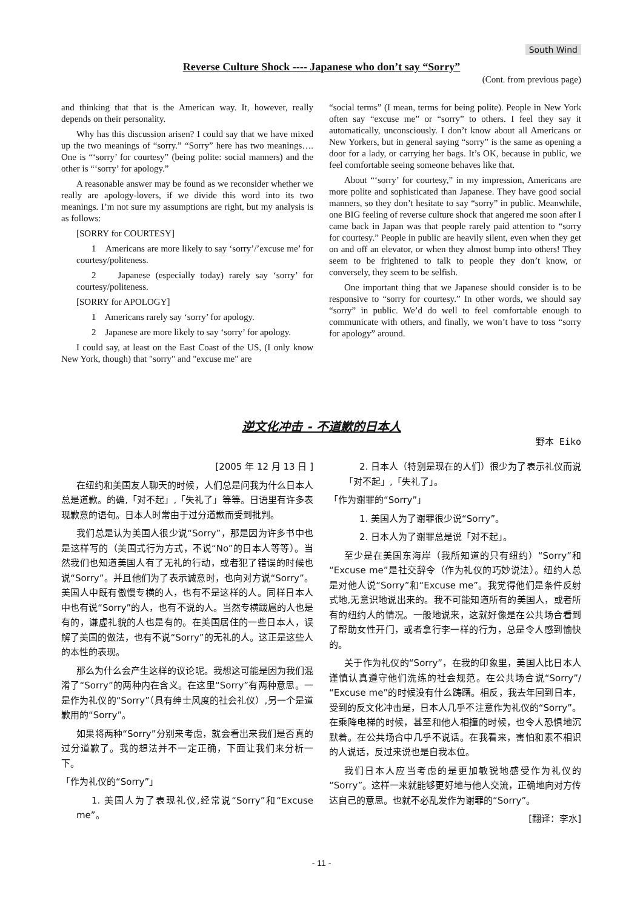South Wind
Reverse Culture Shock ---- Japanese who don’t say “Sorry”
(Cont. from previous page)
and thinking that that is the American way. It, however, really depends on their personality.
Why has this discussion arisen? I could say that we have mixed up the two meanings of “sorry.” “Sorry” here has two meanings…. One is “‘sorry’ for courtesy” (being polite: social manners) and the other is “‘sorry’ for apology.”
A reasonable answer may be found as we reconsider whether we really are apology-lovers, if we divide this word into its two meanings. I’m not sure my assumptions are right, but my analysis is as follows:
[SORRY for COURTESY]
1 Americans are more likely to say ‘sorry’/’excuse me’ for courtesy/politeness.
2 Japanese (especially today) rarely say ‘sorry’ for courtesy/politeness.
[SORRY for APOLOGY]
1 Americans rarely say ‘sorry’ for apology.
2 Japanese are more likely to say ‘sorry’ for apology.
I could say, at least on the East Coast of the US, (I only know New York, though) that "sorry" and "excuse me" are
“social terms” (I mean, terms for being polite). People in New York often say “excuse me” or “sorry” to others. I feel they say it automatically, unconsciously. I don’t know about all Americans or New Yorkers, but in general saying “sorry” is the same as opening a door for a lady, or carrying her bags. It’s OK, because in public, we feel comfortable seeing someone behaves like that.
About “‘sorry’ for courtesy,” in my impression, Americans are more polite and sophisticated than Japanese. They have good social manners, so they don’t hesitate to say “sorry” in public. Meanwhile, one BIG feeling of reverse culture shock that angered me soon after I came back in Japan was that people rarely paid attention to “sorry for courtesy.” People in public are heavily silent, even when they get on and off an elevator, or when they almost bump into others! They seem to be frightened to talk to people they don’t know, or conversely, they seem to be selfish.
One important thing that we Japanese should consider is to be responsive to “sorry for courtesy.” In other words, we should say “sorry” in public. We’d do well to feel comfortable enough to communicate with others, and finally, we won’t have to toss “sorry for apology” around.
逆文化冲击 - 不道歉的日本人
野本 Eiko
[2005 年 12 月 13 日 ]
在纽约和美国友人聊天的时候，人们总是问我为什么日本人总是道歉。的确,「对不起」,「失礼了」等等。日语里有许多表现歉意的语句。日本人时常由于过分道歉而受到批判。
我们总是认为美国人很少说“Sorry”，那是因为许多书中也是这样写的（美国式行为方式，不说“No”的日本人等等）。当然我们也知道美国人有了无礼的行动，或者犯了错误的时候也说“Sorry”。并且他们为了表示诚意时，也向对方说“Sorry”。美国人中既有傲慢专横的人，也有不是这样的人。同样日本人中也有说“Sorry”的人，也有不说的人。当然专横跋扈的人也是有的，谦虚礼貌的人也是有的。在美国居住的一些日本人，误解了美国的做法，也有不说“Sorry”的无礼的人。这正是这些人的本性的表现。
那么为什么会产生这样的议论呢。我想这可能是因为我们混淆了“Sorry”的两种内在含义。在这里“Sorry”有两种意思。一是作为礼仪的“Sorry”（具有绅士风度的社会礼仪）,另一个是道歉用的“Sorry”。
如果将两种“Sorry”分别来考虑，就会看出来我们是否真的过分道歉了。我的想法并不一定正确，下面让我们来分析一下。
「作为礼仪的“Sorry”」
1. 美国人为了表现礼仪,经常说“Sorry”和“Excuse me”。
2. 日本人（特别是现在的人们）很少为了表示礼仪而说「对不起」,「失礼了」。
「作为谢罪的“Sorry”」
1. 美国人为了谢罪很少说“Sorry”。
2. 日本人为了谢罪总是说「对不起」。
至少是在美国东海岸（我所知道的只有纽约）“Sorry”和“Excuse me”是社交辞令（作为礼仪的巧妙说法）。纽约人总是对他人说“Sorry”和“Excuse me”。我觉得他们是条件反射式地,无意识地说出来的。我不可能知道所有的美国人，或者所有的纽约人的情况。一般地说来，这就好像是在公共场合看到了帮助女性开门，或者拿行李一样的行为，总是令人感到愉快的。
关于作为礼仪的“Sorry”，在我的印象里，美国人比日本人谨慎认真遵守他们洗练的社会规范。在公共场合说“Sorry”/“Excuse me”的时候没有什么踌躇。相反，我去年回到日本，受到的反文化冲击是，日本人几乎不注意作为礼仪的“Sorry”。在乘降电梯的时候，甚至和他人相撞的时候，也令人恐惧地沉默着。在公共场合中几乎不说话。在我看来，害怕和素不相识的人说话，反过来说也是自我本位。
我们日本人应当考虑的是更加敏锐地感受作为礼仪的“Sorry”。这样一来就能够更好地与他人交流，正确地向对方传达自己的意思。也就不必乱发作为谢罪的“Sorry”。
[翻译：李水]
- 11 -